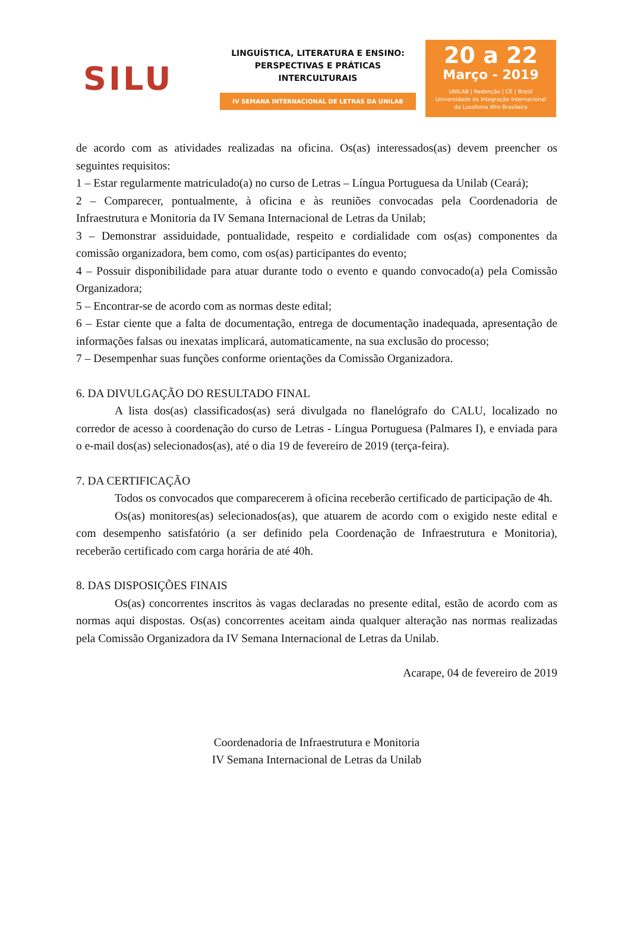SILU
LINGUÍSTICA, LITERATURA E ENSINO:
PERSPECTIVAS E PRÁTICAS
INTERCULTURAIS
IV SEMANA INTERNACIONAL DE LETRAS DA UNILAB
20 a 22
Março - 2019
UNILAB | Redenção | CE | Brasil
Universidade da Integração Internacional
da Lusofonia Afro Brasileira
de acordo com as atividades realizadas na oficina. Os(as) interessados(as) devem preencher os seguintes requisitos:
1 – Estar regularmente matriculado(a) no curso de Letras – Língua Portuguesa da Unilab (Ceará);
2 – Comparecer, pontualmente, à oficina e às reuniões convocadas pela Coordenadoria de Infraestrutura e Monitoria da IV Semana Internacional de Letras da Unilab;
3 – Demonstrar assiduidade, pontualidade, respeito e cordialidade com os(as) componentes da comissão organizadora, bem como, com os(as) participantes do evento;
4 – Possuir disponibilidade para atuar durante todo o evento e quando convocado(a) pela Comissão Organizadora;
5 – Encontrar-se de acordo com as normas deste edital;
6 – Estar ciente que a falta de documentação, entrega de documentação inadequada, apresentação de informações falsas ou inexatas implicará, automaticamente, na sua exclusão do processo;
7 – Desempenhar suas funções conforme orientações da Comissão Organizadora.
6. DA DIVULGAÇÃO DO RESULTADO FINAL
A lista dos(as) classificados(as) será divulgada no flanelógrafo do CALU, localizado no corredor de acesso à coordenação do curso de Letras - Língua Portuguesa (Palmares I), e enviada para o e-mail dos(as) selecionados(as), até o dia 19 de fevereiro de 2019 (terça-feira).
7. DA CERTIFICAÇÃO
Todos os convocados que comparecerem à oficina receberão certificado de participação de 4h.
Os(as) monitores(as) selecionados(as), que atuarem de acordo com o exigido neste edital e com desempenho satisfatório (a ser definido pela Coordenação de Infraestrutura e Monitoria), receberão certificado com carga horária de até 40h.
8. DAS DISPOSIÇÕES FINAIS
Os(as) concorrentes inscritos às vagas declaradas no presente edital, estão de acordo com as normas aqui dispostas. Os(as) concorrentes aceitam ainda qualquer alteração nas normas realizadas pela Comissão Organizadora da IV Semana Internacional de Letras da Unilab.
Acarape, 04 de fevereiro de 2019
Coordenadoria de Infraestrutura e Monitoria
IV Semana Internacional de Letras da Unilab